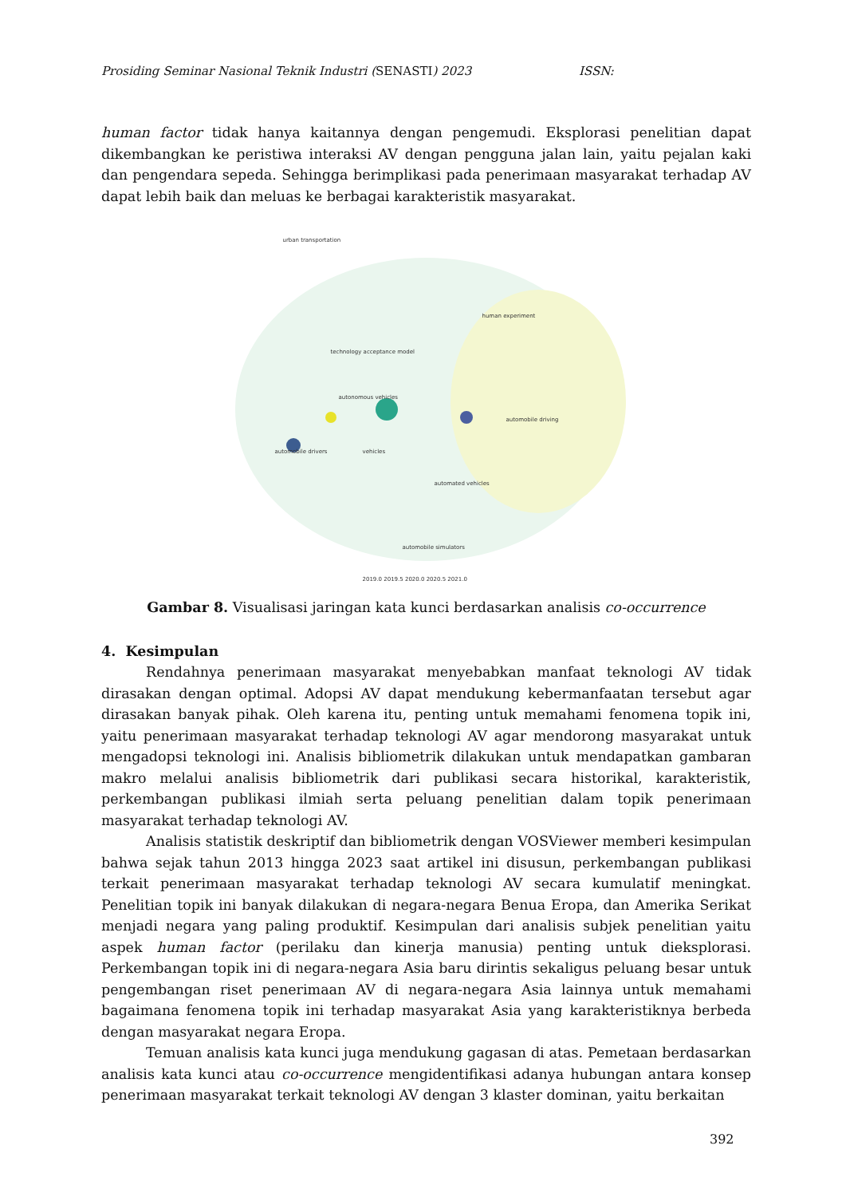Prosiding Seminar Nasional Teknik Industri (SENASTI) 2023 ISSN:
human factor tidak hanya kaitannya dengan pengemudi. Eksplorasi penelitian dapat dikembangkan ke peristiwa interaksi AV dengan pengguna jalan lain, yaitu pejalan kaki dan pengendara sepeda. Sehingga berimplikasi pada penerimaan masyarakat terhadap AV dapat lebih baik dan meluas ke berbagai karakteristik masyarakat.
urban transportation
technology acceptance model
autonomous vehicles
human experiment
automobile driving
automobile drivers vehicles
automated vehicles
automobile simulators
2019.0 2019.5 2020.0 2020.5 2021.0
Gambar 8. Visualisasi jaringan kata kunci berdasarkan analisis co-occurrence
4. Kesimpulan
Rendahnya penerimaan masyarakat menyebabkan manfaat teknologi AV tidak dirasakan dengan optimal. Adopsi AV dapat mendukung kebermanfaatan tersebut agar dirasakan banyak pihak. Oleh karena itu, penting untuk memahami fenomena topik ini, yaitu penerimaan masyarakat terhadap teknologi AV agar mendorong masyarakat untuk mengadopsi teknologi ini. Analisis bibliometrik dilakukan untuk mendapatkan gambaran makro melalui analisis bibliometrik dari publikasi secara historikal, karakteristik, perkembangan publikasi ilmiah serta peluang penelitian dalam topik penerimaan masyarakat terhadap teknologi AV.
Analisis statistik deskriptif dan bibliometrik dengan VOSViewer memberi kesimpulan bahwa sejak tahun 2013 hingga 2023 saat artikel ini disusun, perkembangan publikasi terkait penerimaan masyarakat terhadap teknologi AV secara kumulatif meningkat. Penelitian topik ini banyak dilakukan di negara-negara Benua Eropa, dan Amerika Serikat menjadi negara yang paling produktif. Kesimpulan dari analisis subjek penelitian yaitu aspek human factor (perilaku dan kinerja manusia) penting untuk dieksplorasi. Perkembangan topik ini di negara-negara Asia baru dirintis sekaligus peluang besar untuk pengembangan riset penerimaan AV di negara-negara Asia lainnya untuk memahami bagaimana fenomena topik ini terhadap masyarakat Asia yang karakteristiknya berbeda dengan masyarakat negara Eropa.
Temuan analisis kata kunci juga mendukung gagasan di atas. Pemetaan berdasarkan analisis kata kunci atau co-occurrence mengidentifikasi adanya hubungan antara konsep penerimaan masyarakat terkait teknologi AV dengan 3 klaster dominan, yaitu berkaitan
392